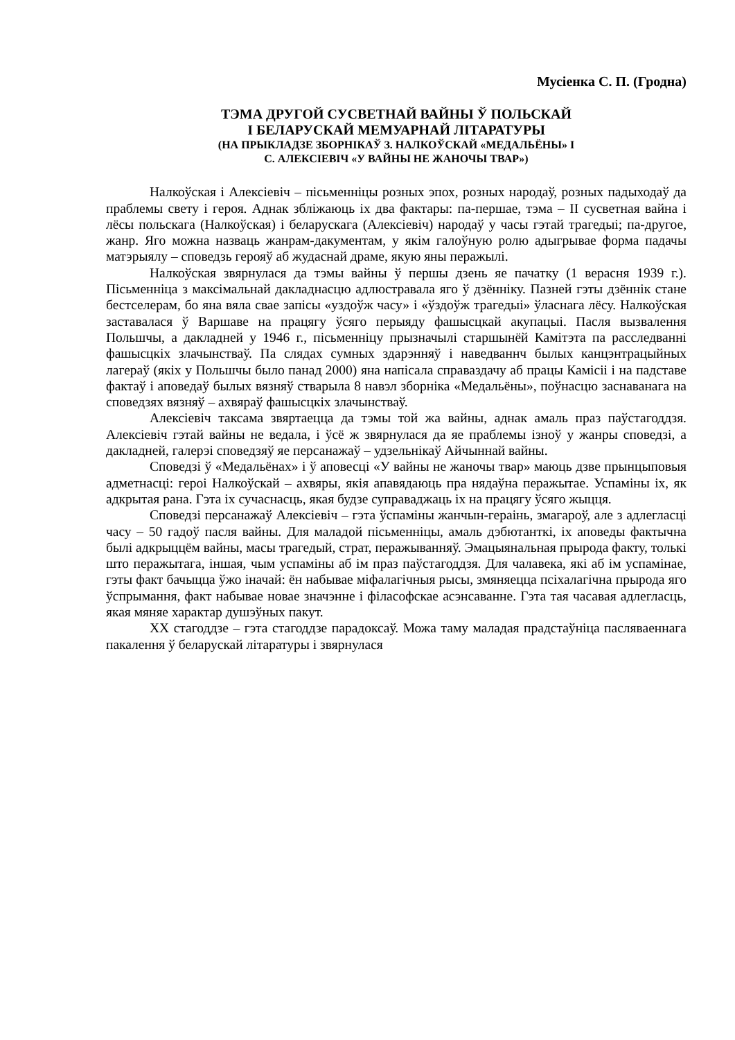Мусіенка С. П. (Гродна)
ТЭМА ДРУГОЙ СУСВЕТНАЙ ВАЙНЫ Ў ПОЛЬСКАЙ
І БЕЛАРУСКАЙ МЕМУАРНАЙ ЛІТАРАТУРЫ
(НА ПРЫКЛАДЗЕ ЗБОРНІКАЎ З. НАЛКОЎСКАЙ «МЕДАЛЬЁНЫ» І
С. АЛЕКСІЕВІЧ «У ВАЙНЫ НЕ ЖАНОЧЫ ТВАР»)
Налкоўская і Алексіевіч – пісьменніцы розных эпох, розных народаў, розных падыходаў да праблемы свету і героя. Аднак збліжаюць іх два фактары: па-першае, тэма – II сусветная вайна і лёсы польскага (Налкоўская) і беларускага (Алексіевіч) народаў у часы гэтай трагедыі; па-другое, жанр. Яго можна назваць жанрам-дакументам, у якім галоўную ролю адыгрывае форма падачы матэрыялу – споведзь герояў аб жудаснай драме, якую яны перажылі.
Налкоўская звярнулася да тэмы вайны ў першы дзень яе пачатку (1 верасня 1939 г.). Пісьменніца з максімальнай дакладнасцю адлюстравала яго ў дзённіку. Пазней гэты дзённік стане бестселерам, бо яна вяла свае запісы «уздоўж часу» і «ўздоўж трагедыі» ўласнага лёсу. Налкоўская заставалася ў Варшаве на працягу ўсяго перыяду фашысцкай акупацыі. Пасля вызвалення Польшчы, а дакладней у 1946 г., пісьменніцу прызначылі старшынёй Камітэта па расследванні фашысцкіх злачынстваў. Па слядах сумных здарэнняў і наведваннч былых канцэнтрацыйных лагераў (якіх у Польшчы было панад 2000) яна напісала справаздачу аб працы Камісіі і на падставе фактаў і аповедаў былых вязняў стварыла 8 навэл зборніка «Медальёны», поўнасцю заснаванага на споведзях вязняў – ахвяраў фашысцкіх злачынстваў.
Алексіевіч таксама звяртаецца да тэмы той жа вайны, аднак амаль праз паўстагоддзя. Алексіевіч гэтай вайны не ведала, і ўсё ж звярнулася да яе праблемы ізноў у жанры споведзі, а дакладней, галерэі споведзяў яе персанажаў – удзельнікаў Айчыннай вайны.
Споведзі ў «Медальёнах» і ў аповесці «У вайны не жаночы твар» маюць дзве прынцыповыя адметнасці: героі Налкоўскай – ахвяры, якія апавядаюць пра нядаўна перажытае. Успаміны іх, як адкрытая рана. Гэта іх сучаснасць, якая будзе суправаджаць іх на працягу ўсяго жыцця.
Споведзі персанажаў Алексіевіч – гэта ўспаміны жанчын-гераінь, змагароў, але з адлегласці часу – 50 гадоў пасля вайны. Для маладой пісьменніцы, амаль дэбютанткі, іх аповеды фактычна былі адкрыццём вайны, масы трагедый, страт, перажыванняў. Эмацыянальная прырода факту, толькі што перажытага, іншая, чым успаміны аб ім праз паўстагоддзя. Для чалавека, які аб ім успамінае, гэты факт бачыцца ўжо іначай: ён набывае міфалагічныя рысы, змяняецца псіхалагічна прырода яго ўспрымання, факт набывае новае значэнне і філасофскае асэнсаванне. Гэта тая часавая адлегласць, якая мяняе характар душэўных пакут.
XX стагоддзе – гэта стагоддзе парадоксаў. Можа таму маладая прадстаўніца пасляваеннага пакалення ў беларускай літаратуры і звярнулася